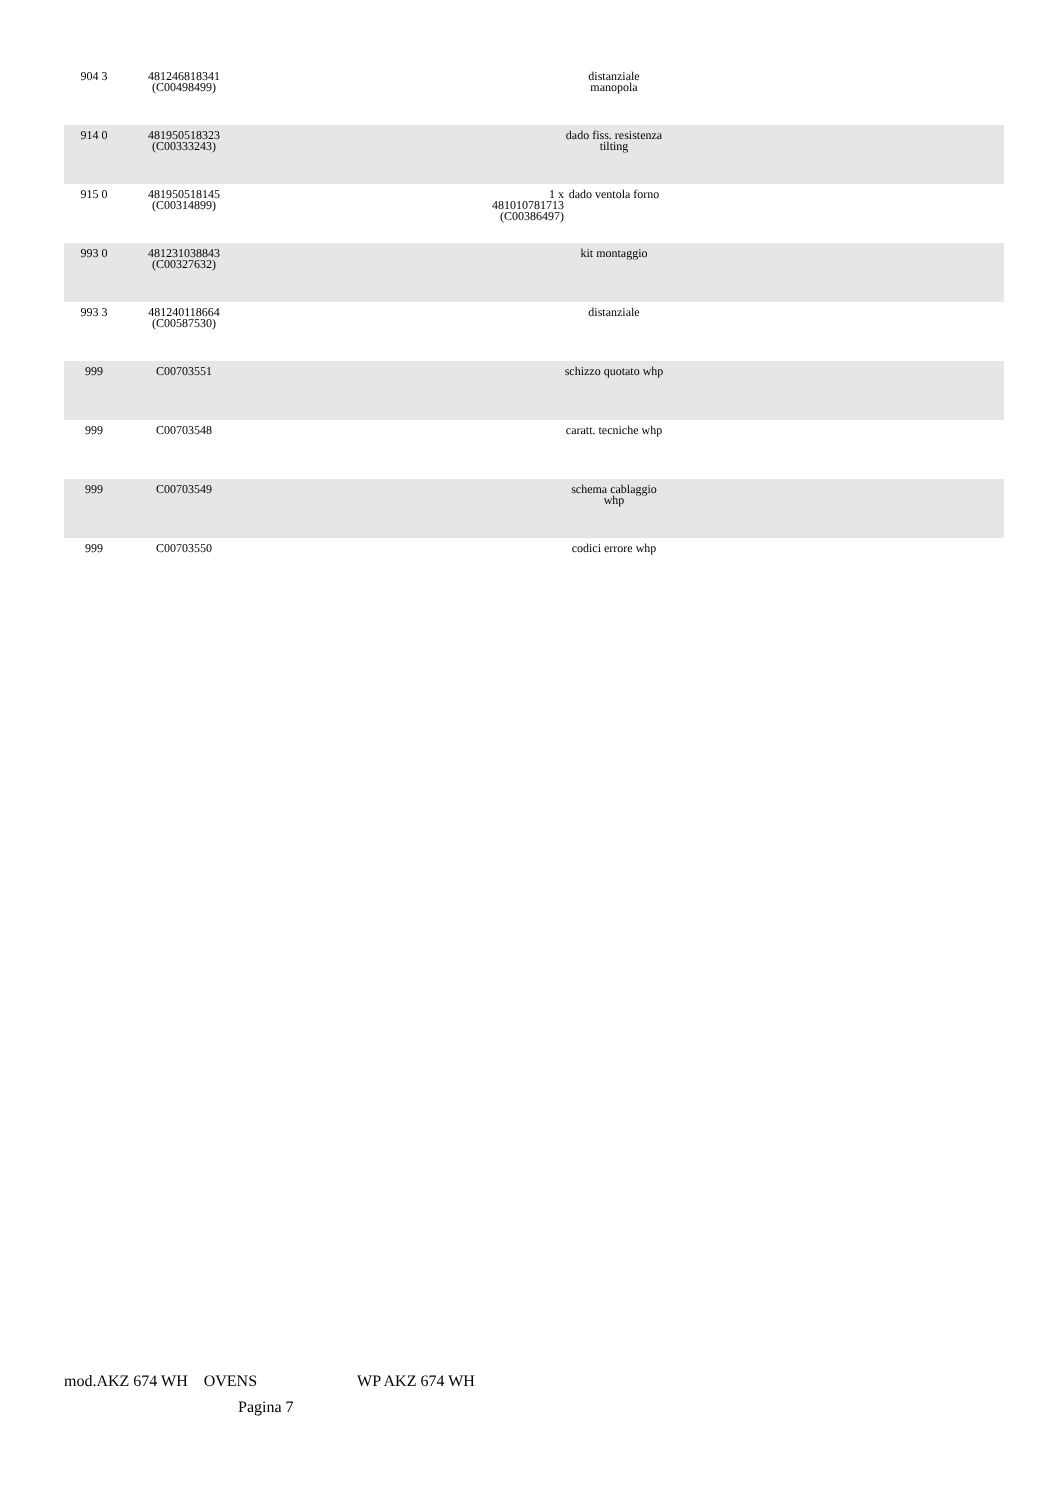| 904 3 | 481246818341 (C00498499) | | distanziale manopola | |
| 914 0 | 481950518323 (C00333243) | | dado fiss. resistenza tilting | |
| 915 0 | 481950518145 (C00314899) | 1 x 481010781713 (C00386497) | dado ventola forno | |
| 993 0 | 481231038843 (C00327632) | | kit montaggio | |
| 993 3 | 481240118664 (C00587530) | | distanziale | |
| 999 | C00703551 | | schizzo quotato whp | |
| 999 | C00703548 | | caratt. tecniche whp | |
| 999 | C00703549 | | schema cablaggio whp | |
| 999 | C00703550 | | codici errore whp | |
mod.AKZ 674 WH OVENS WP AKZ 674 WH
Pagina 7